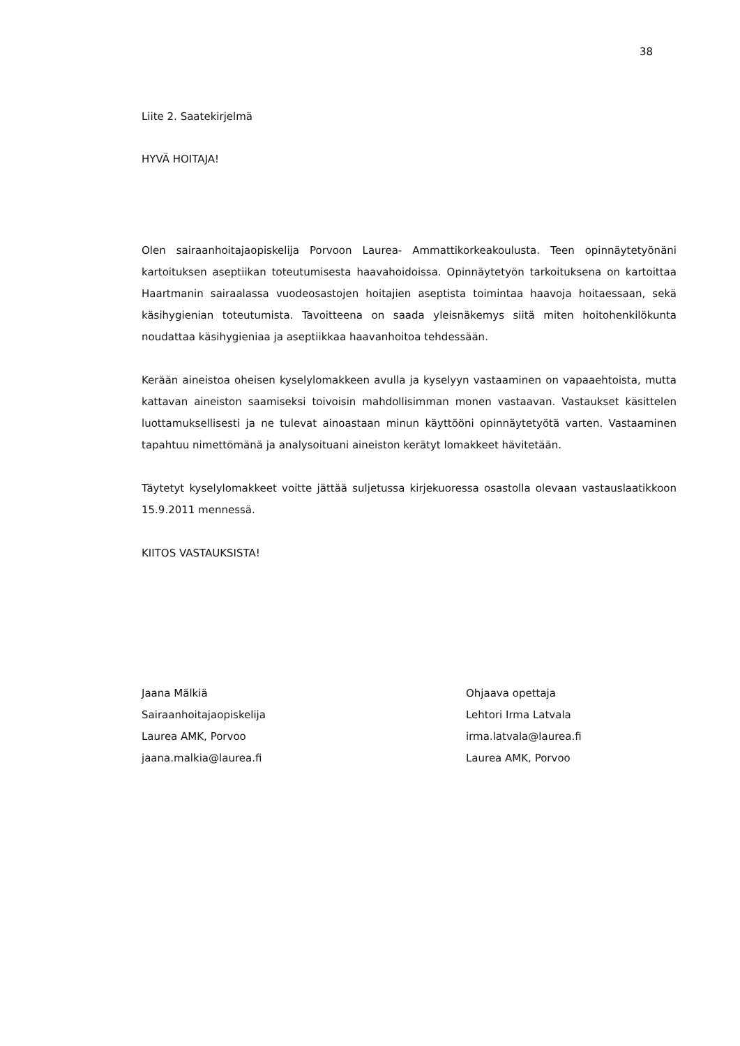38
Liite 2. Saatekirjelmä
HYVÄ HOITAJA!
Olen sairaanhoitajaopiskelija Porvoon Laurea- Ammattikorkeakoulusta. Teen opinnäytetyönäni kartoituksen aseptiikan toteutumisesta haavahoidoissa. Opinnäytetyön tarkoituksena on kartoittaa Haartmanin sairaalassa vuodeosastojen hoitajien aseptista toimintaa haavoja hoitaessaan, sekä käsihygienian toteutumista. Tavoitteena on saada yleisnäkemys siitä miten hoitohenkilökunta noudattaa käsihygieniaa ja aseptiikkaa haavanhoitoa tehdessään.
Kerään aineistoa oheisen kyselylomakkeen avulla ja kyselyyn vastaaminen on vapaaehtoista, mutta kattavan aineiston saamiseksi toivoisin mahdollisimman monen vastaavan. Vastaukset käsittelen luottamuksellisesti ja ne tulevat ainoastaan minun käyttööni opinnäytetyötä varten. Vastaaminen tapahtuu nimettömänä ja analysoituani aineiston kerätyt lomakkeet hävitetään.
Täytetyt kyselylomakkeet voitte jättää suljetussa kirjekuoressa osastolla olevaan vastauslaatikkoon 15.9.2011 mennessä.
KIITOS VASTAUKSISTA!
Jaana Mälkiä
Sairaanhoitajaopiskelija
Laurea AMK, Porvoo
jaana.malkia@laurea.fi
Ohjaava opettaja
Lehtori Irma Latvala
irma.latvala@laurea.fi
Laurea AMK, Porvoo